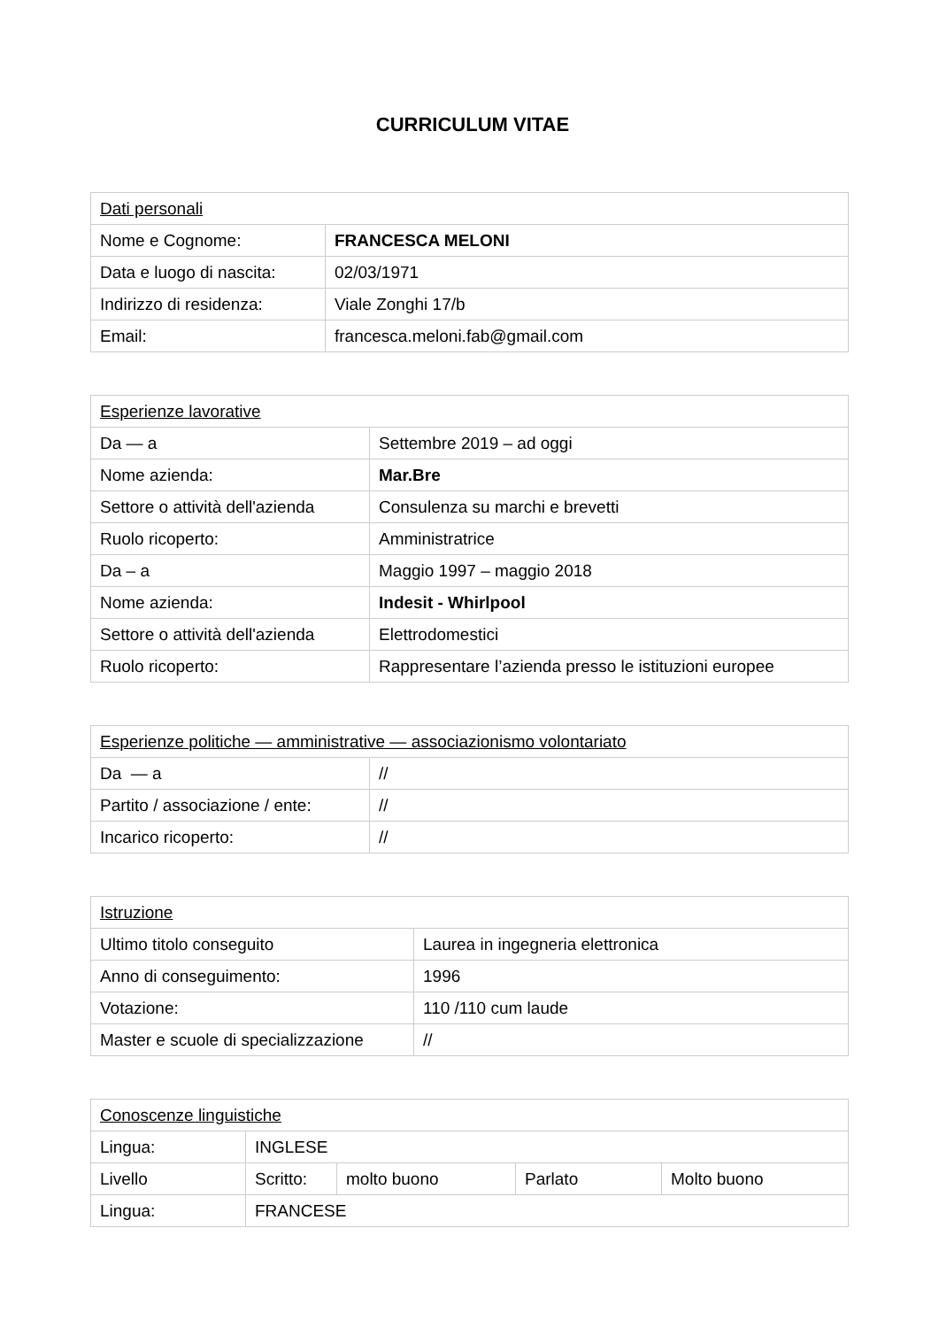CURRICULUM VITAE
| Dati personali | |
| Nome e Cognome: | FRANCESCA MELONI |
| Data e luogo di nascita: | 02/03/1971 |
| Indirizzo di residenza: | Viale Zonghi 17/b |
| Email: | francesca.meloni.fab@gmail.com |
| Esperienze lavorative | |
| Da — a | Settembre 2019 – ad oggi |
| Nome azienda: | Mar.Bre |
| Settore o attività dell'azienda | Consulenza su marchi e brevetti |
| Ruolo ricoperto: | Amministratrice |
| Da – a | Maggio 1997 – maggio 2018 |
| Nome azienda: | Indesit - Whirlpool |
| Settore o attività dell'azienda | Elettrodomestici |
| Ruolo ricoperto: | Rappresentare l’azienda presso le istituzioni europee |
| Esperienze politiche — amministrative — associazionismo volontariato | |
| Da — a | // |
| Partito / associazione / ente: | // |
| Incarico ricoperto: | // |
| Istruzione | |
| Ultimo titolo conseguito | Laurea in ingegneria elettronica |
| Anno di conseguimento: | 1996 |
| Votazione: | 110 /110 cum laude |
| Master e scuole di specializzazione | // |
| Conoscenze linguistiche | | | | |
| Lingua: | INGLESE | | | |
| Livello | Scritto: | molto buono | Parlato | Molto buono |
| Lingua: | FRANCESE | | | |